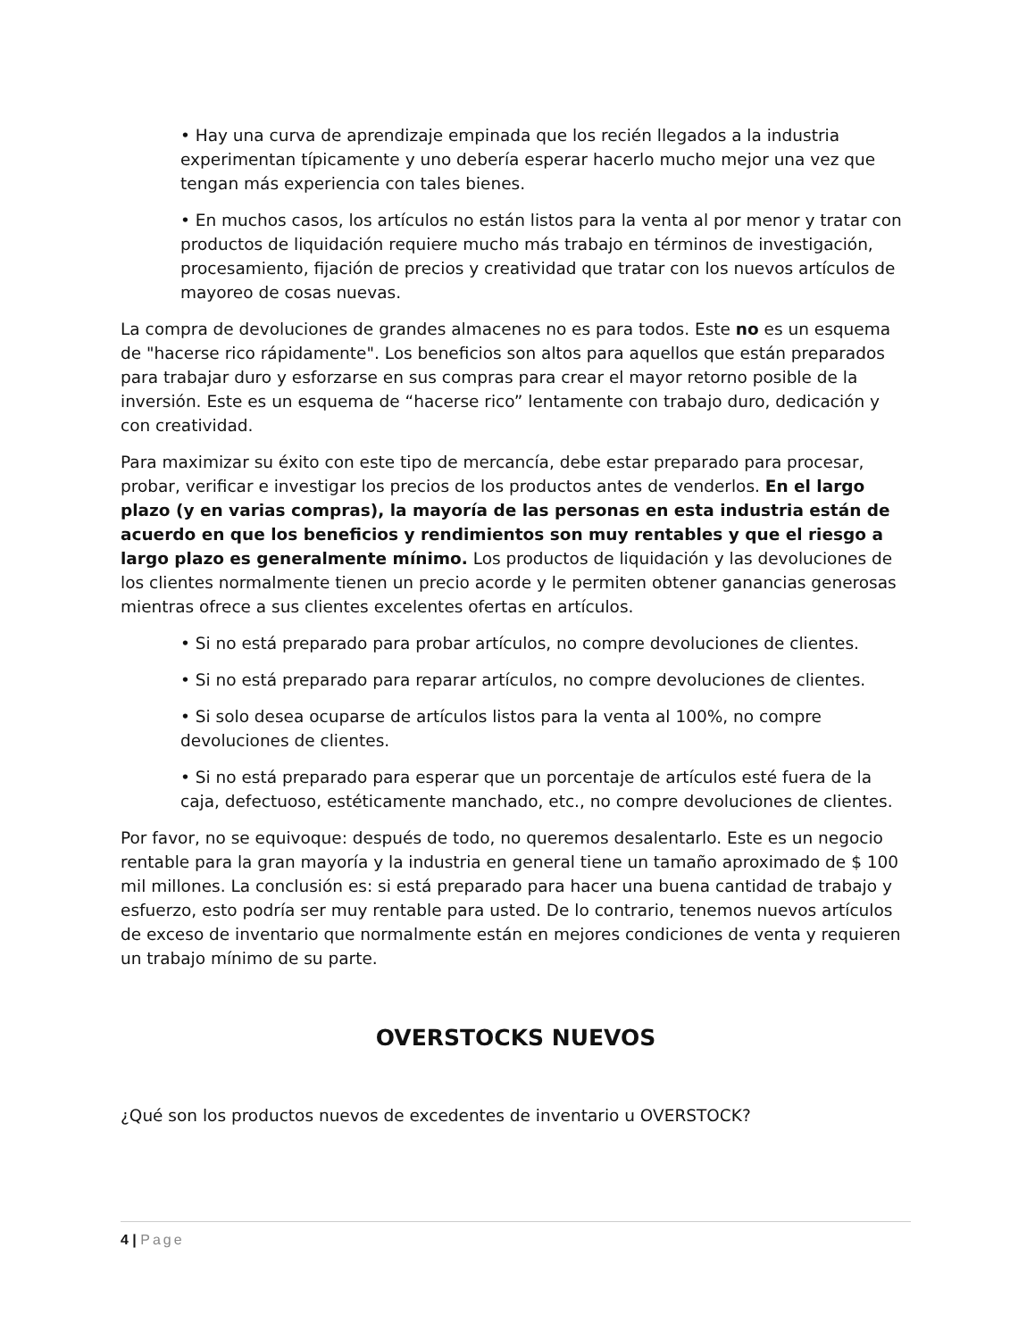• Hay una curva de aprendizaje empinada que los recién llegados a la industria experimentan típicamente y uno debería esperar hacerlo mucho mejor una vez que tengan más experiencia con tales bienes.
• En muchos casos, los artículos no están listos para la venta al por menor y tratar con productos de liquidación requiere mucho más trabajo en términos de investigación, procesamiento, fijación de precios y creatividad que tratar con los nuevos artículos de mayoreo de cosas nuevas.
La compra de devoluciones de grandes almacenes no es para todos. Este no es un esquema de "hacerse rico rápidamente". Los beneficios son altos para aquellos que están preparados para trabajar duro y esforzarse en sus compras para crear el mayor retorno posible de la inversión. Este es un esquema de “hacerse rico” lentamente con trabajo duro, dedicación y con creatividad.
Para maximizar su éxito con este tipo de mercancía, debe estar preparado para procesar, probar, verificar e investigar los precios de los productos antes de venderlos. En el largo plazo (y en varias compras), la mayoría de las personas en esta industria están de acuerdo en que los beneficios y rendimientos son muy rentables y que el riesgo a largo plazo es generalmente mínimo. Los productos de liquidación y las devoluciones de los clientes normalmente tienen un precio acorde y le permiten obtener ganancias generosas mientras ofrece a sus clientes excelentes ofertas en artículos.
• Si no está preparado para probar artículos, no compre devoluciones de clientes.
• Si no está preparado para reparar artículos, no compre devoluciones de clientes.
• Si solo desea ocuparse de artículos listos para la venta al 100%, no compre devoluciones de clientes.
• Si no está preparado para esperar que un porcentaje de artículos esté fuera de la caja, defectuoso, estéticamente manchado, etc., no compre devoluciones de clientes.
Por favor, no se equivoque: después de todo, no queremos desalentarlo. Este es un negocio rentable para la gran mayoría y la industria en general tiene un tamaño aproximado de $ 100 mil millones. La conclusión es: si está preparado para hacer una buena cantidad de trabajo y esfuerzo, esto podría ser muy rentable para usted. De lo contrario, tenemos nuevos artículos de exceso de inventario que normalmente están en mejores condiciones de venta y requieren un trabajo mínimo de su parte.
OVERSTOCKS NUEVOS
¿Qué son los productos nuevos de excedentes de inventario u OVERSTOCK?
4 | Page